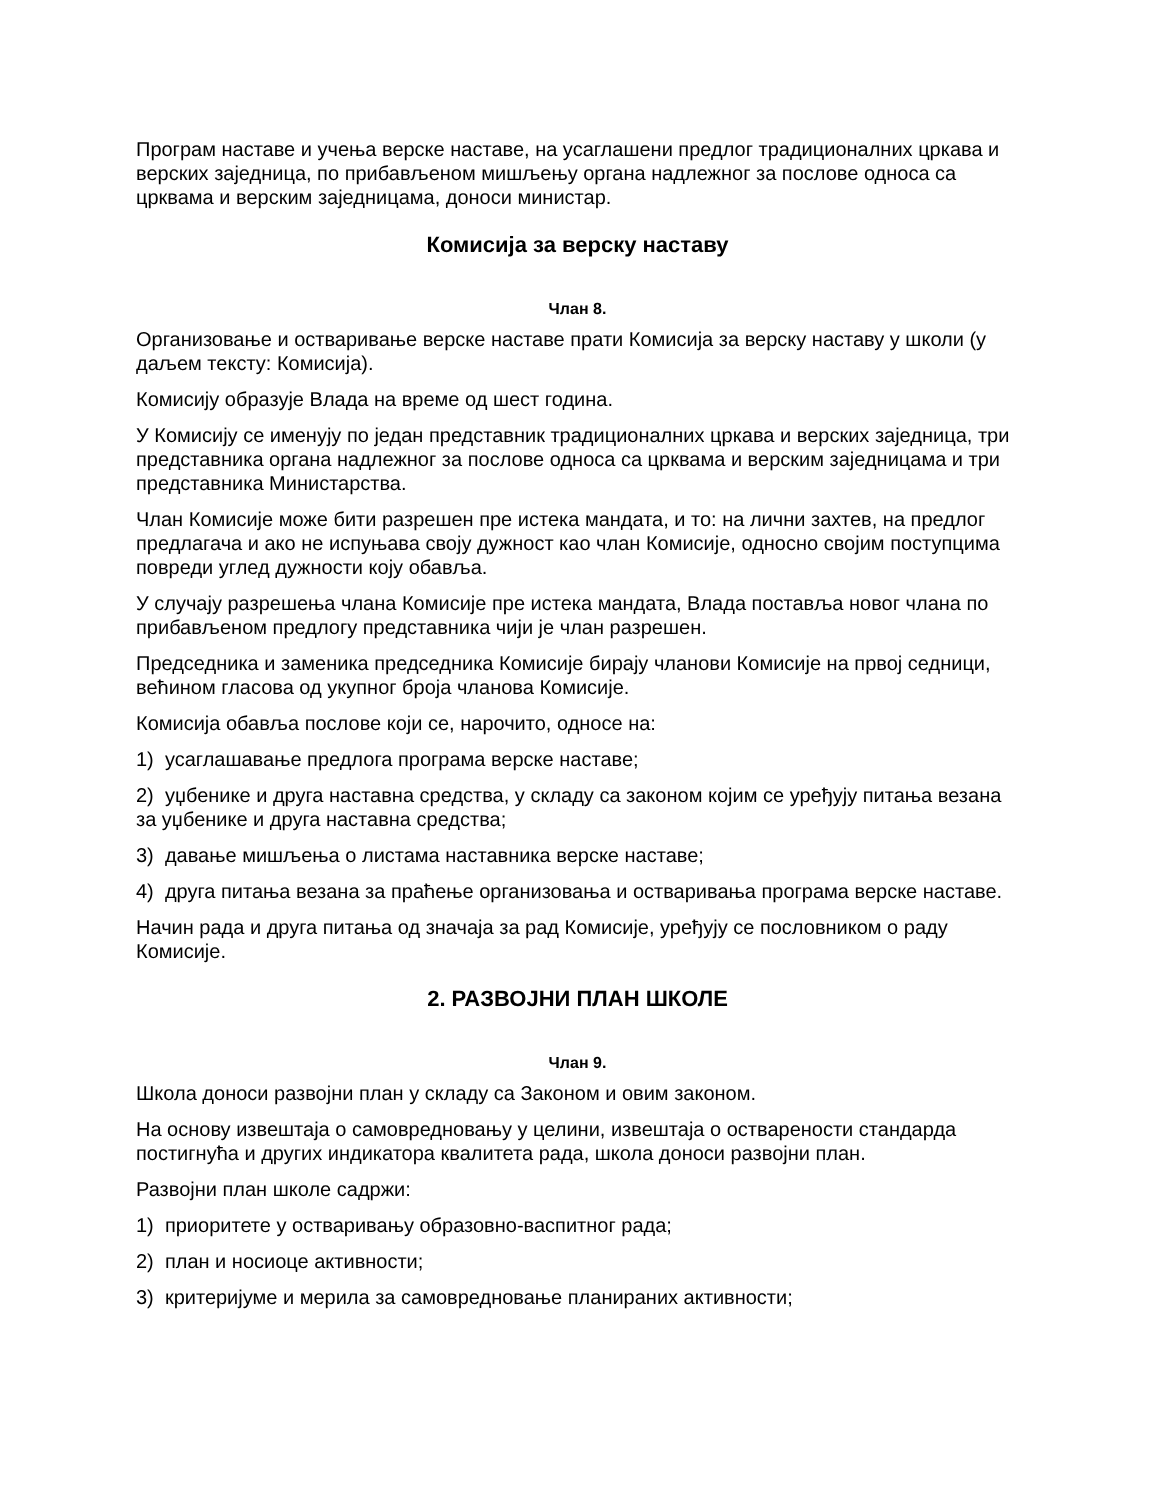Програм наставе и учења верске наставе, на усаглашени предлог традиционалних цркава и верских заједница, по прибављеном мишљењу органа надлежног за послове односа са црквама и верским заједницама, доноси министар.
Комисија за верску наставу
Члан 8.
Организовање и остваривање верске наставе прати Комисија за верску наставу у школи (у даљем тексту: Комисија).
Комисију образује Влада на време од шест година.
У Комисију се именују по један представник традиционалних цркава и верских заједница, три представника органа надлежног за послове односа са црквама и верским заједницама и три представника Министарства.
Члан Комисије може бити разрешен пре истека мандата, и то: на лични захтев, на предлог предлагача и ако не испуњава своју дужност као члан Комисије, односно својим поступцима повреди углед дужности коју обавља.
У случају разрешења члана Комисије пре истека мандата, Влада поставља новог члана по прибављеном предлогу представника чији је члан разрешен.
Председника и заменика председника Комисије бирају чланови Комисије на првој седници, већином гласова од укупног броја чланова Комисије.
Комисија обавља послове који се, нарочито, односе на:
1) усаглашавање предлога програма верске наставе;
2) уџбенике и друга наставна средства, у складу са законом којим се уређују питања везана за уџбенике и друга наставна средства;
3) давање мишљења о листама наставника верске наставе;
4) друга питања везана за праћење организовања и остваривања програма верске наставе.
Начин рада и друга питања од значаја за рад Комисије, уређују се пословником о раду Комисије.
2. РАЗВОЈНИ ПЛАН ШКОЛЕ
Члан 9.
Школа доноси развојни план у складу са Законом и овим законом.
На основу извештаја о самовредновању у целини, извештаја о остварености стандарда постигнућа и других индикатора квалитета рада, школа доноси развојни план.
Развојни план школе садржи:
1) приоритете у остваривању образовно-васпитног рада;
2) план и носиоце активности;
3) критеријуме и мерила за самовредновање планираних активности;